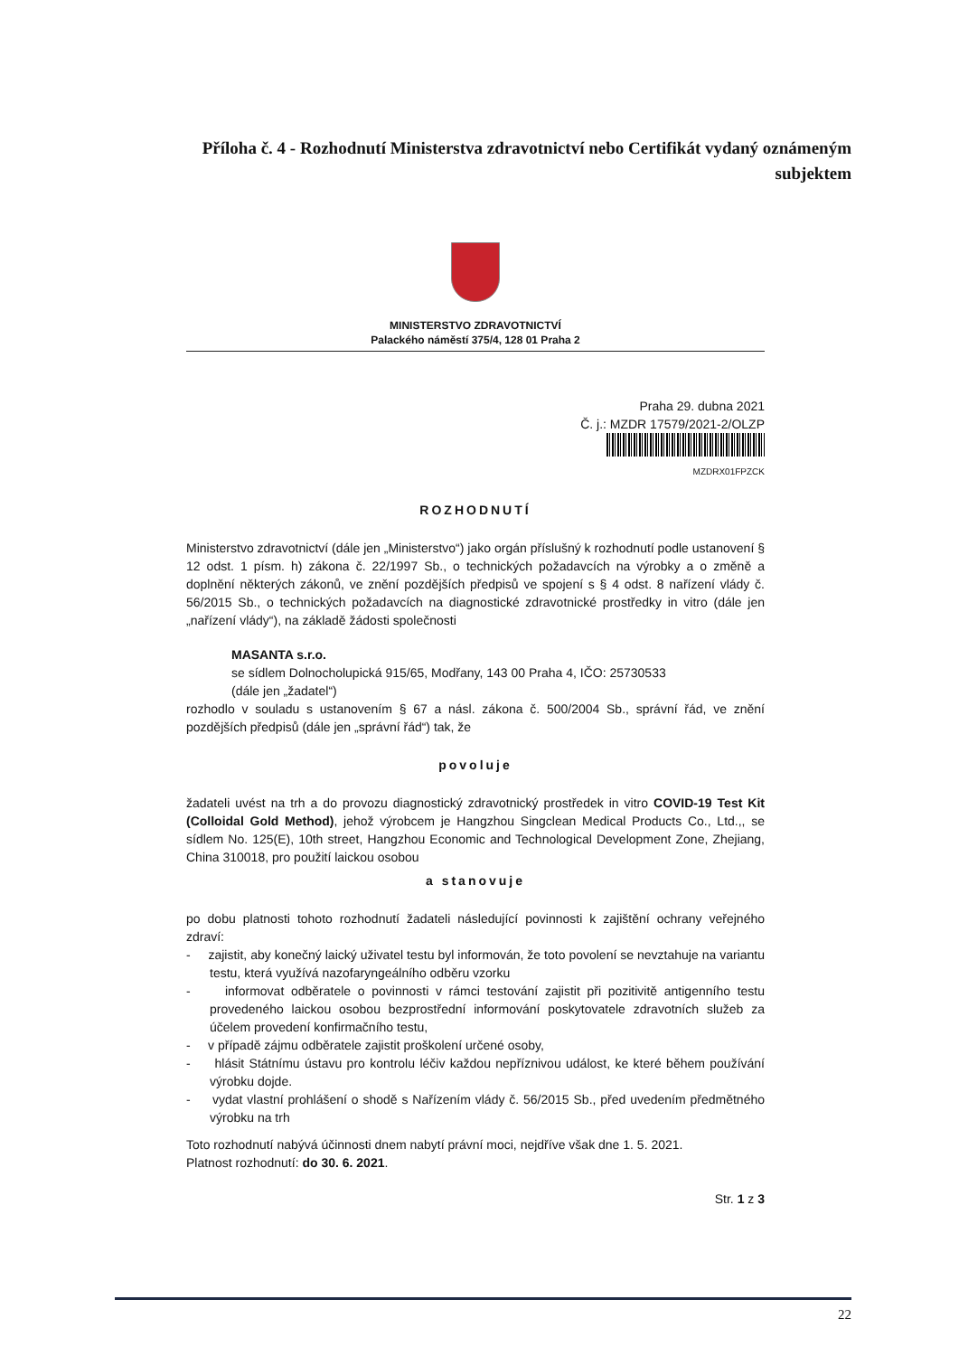Příloha č. 4 - Rozhodnutí Ministerstva zdravotnictví nebo Certifikát vydaný oznámeným subjektem
MINISTERSTVO ZDRAVOTNICTVÍ
Palackého náměstí 375/4, 128 01 Praha 2
Praha 29. dubna 2021
Č. j.: MZDR 17579/2021-2/OLZP
MZDRX01FPZCK
ROZHODNUTÍ
Ministerstvo zdravotnictví (dále jen „Ministerstvo“) jako orgán příslušný k rozhodnutí podle ustanovení § 12 odst. 1 písm. h) zákona č. 22/1997 Sb., o technických požadavcích na výrobky a o změně a doplnění některých zákonů, ve znění pozdějších předpisů ve spojení s § 4 odst. 8 nařízení vlády č. 56/2015 Sb., o technických požadavcích na diagnostické zdravotnické prostředky in vitro (dále jen „nařízení vlády“), na základě žádosti společnosti
MASANTA s.r.o.
se sídlem Dolnocholupická 915/65, Modřany, 143 00 Praha 4, IČO: 25730533
(dále jen „žadatel“)
rozhodlo v souladu s ustanovením § 67 a násl. zákona č. 500/2004 Sb., správní řád, ve znění pozdějších předpisů (dále jen „správní řád“) tak, že
povoluje
žadateli uvést na trh a do provozu diagnostický zdravotnický prostředek in vitro COVID-19 Test Kit (Colloidal Gold Method), jehož výrobcem je Hangzhou Singclean Medical Products Co., Ltd.,, se sídlem No. 125(E), 10th street, Hangzhou Economic and Technological Development Zone, Zhejiang, China 310018, pro použití laickou osobou
a stanovuje
po dobu platnosti tohoto rozhodnutí žadateli následující povinnosti k zajištění ochrany veřejného zdraví:
- zajistit, aby konečný laický uživatel testu byl informován, že toto povolení se nevztahuje na variantu testu, která využívá nazofaryngeálního odběru vzorku
- informovat odběratele o povinnosti v rámci testování zajistit při pozitivitě antigenního testu provedeného laickou osobou bezprostřední informování poskytovatele zdravotních služeb za účelem provedení konfirmačního testu,
- v případě zájmu odběratele zajistit proškolení určené osoby,
- hlásit Státnímu ústavu pro kontrolu léčiv každou nepříznivou událost, ke které během používání výrobku dojde.
- vydat vlastní prohlášení o shodě s Nařízením vlády č. 56/2015 Sb., před uvedením předmětného výrobku na trh
Toto rozhodnutí nabývá účinnosti dnem nabytí právní moci, nejdříve však dne 1. 5. 2021.
Platnost rozhodnutí: do 30. 6. 2021.
Str. 1 z 3
22